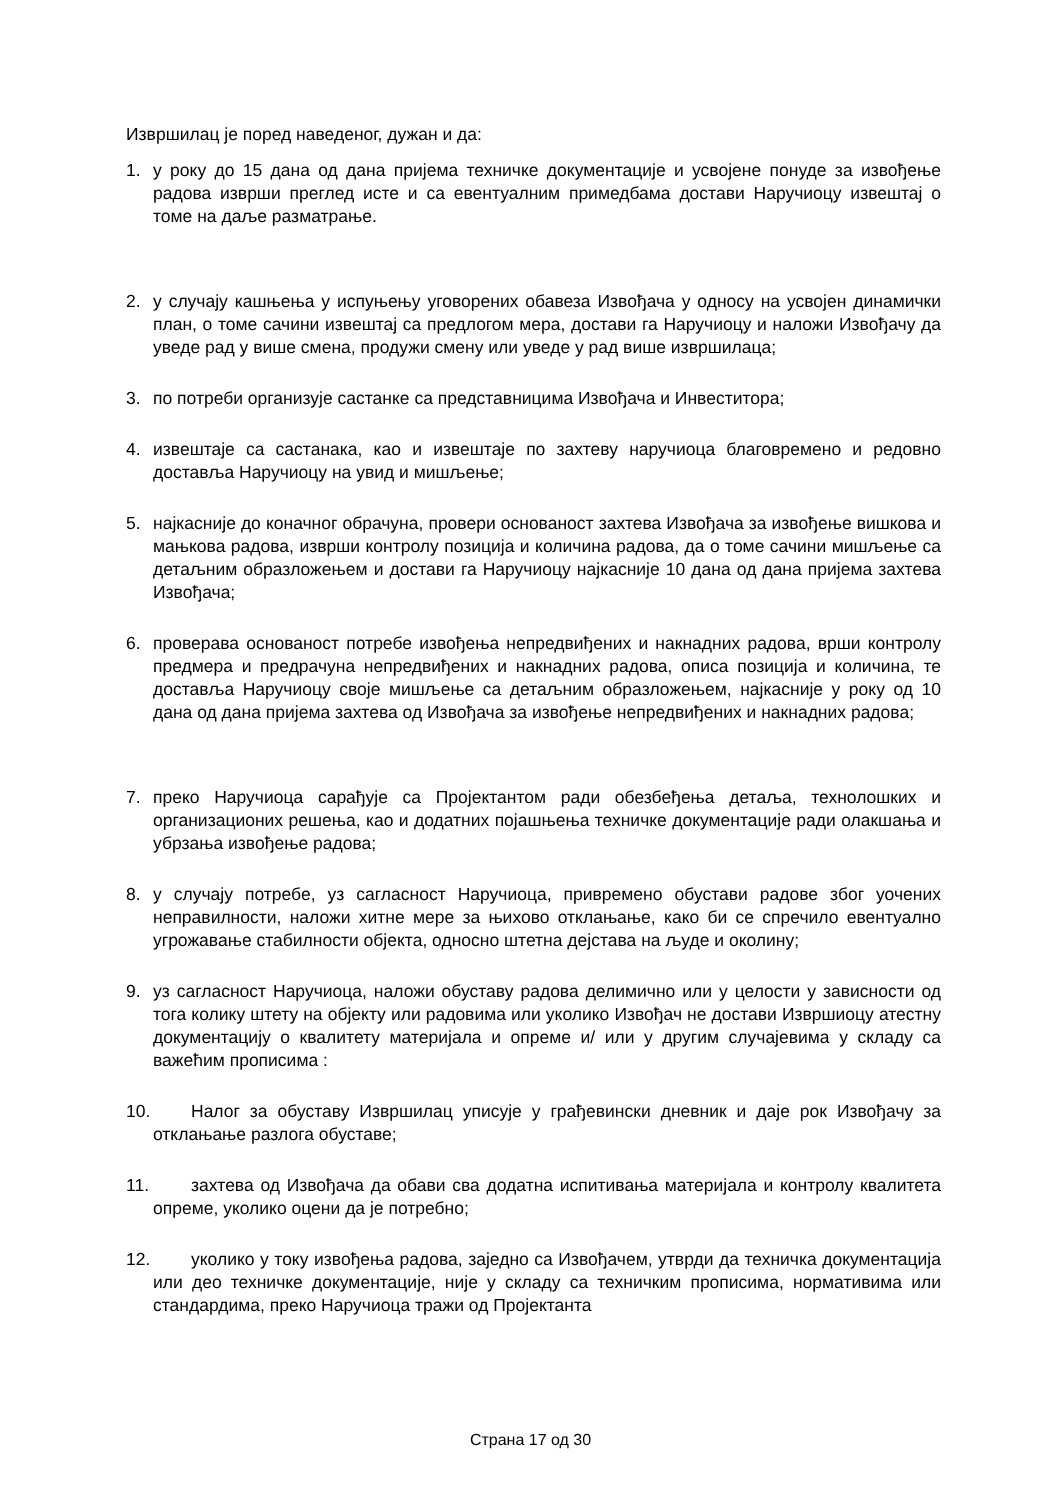Извршилац је поред наведеног, дужан и да:
1. у року до 15 дана од дана пријема техничке документације и усвојене понуде за извођење радова изврши преглед исте и са евентуалним примедбама достави Наручиоцу извештај о томе на даље разматрање.
2. у случају кашњења у испуњењу уговорених обавеза Извођача у односу на усвојен динамички план, о томе сачини извештај са предлогом мера, достави га Наручиоцу и наложи Извођачу да уведе рад у више смена, продужи смену или уведе у рад више извршилаца;
3. по потреби организује састанке са представницима Извођача и Инвеститора;
4. извештаје са састанака, као и извештаје по захтеву наручиоца благовремено и редовно доставља Наручиоцу на увид и мишљење;
5. најкасније до коначног обрачуна, провери основаност захтева Извођача за извођење вишкова и мањкова радова, изврши контролу позиција и количина радова, да о томе сачини мишљење са детаљним образложењем и достави га Наручиоцу најкасније 10 дана од дана пријема захтева Извођача;
6. проверава основаност потребе извођења непредвиђених и накнадних радова, врши контролу предмера и предрачуна непредвиђених и накнадних радова, описа позиција и количина, те доставља Наручиоцу своје мишљење са детаљним образложењем, најкасније у року од 10 дана од дана пријема захтева од Извођача за извођење непредвиђених и накнадних радова;
7. преко Наручиоца сарађује са Пројектантом ради обезбеђења детаља, технолошких и организационих решења, као и додатних појашњења техничке документације ради олакшања и убрзања извођење радова;
8. у случају потребе, уз сагласност Наручиоца, привремено обустави радове због уочених неправилности, наложи хитне мере за њихово отклањање, како би се спречило евентуално угрожавање стабилности објекта, односно штетна дејстава на људе и околину;
9. уз сагласност Наручиоца, наложи обуставу радова делимично или у целости у зависности од тога колику штету на објекту или радовима или уколико Извођач не достави Извршиоцу атестну документацију о квалитету материјала и опреме и/ или у другим случајевима у складу са важећим прописима :
10. Налог за обуставу Извршилац уписује у грађевински дневник и даје рок Извођачу за отклањање разлога обуставе;
11. захтева од Извођача да обави сва додатна испитивања материјала и контролу квалитета опреме, уколико оцени да је потребно;
12. уколико у току извођења радова, заједно са Извођачем, утврди да техничка документација или део техничке документације, није у складу са техничким прописима, нормативима или стандардима, преко Наручиоца тражи од Пројектанта
Страна 17 од 30